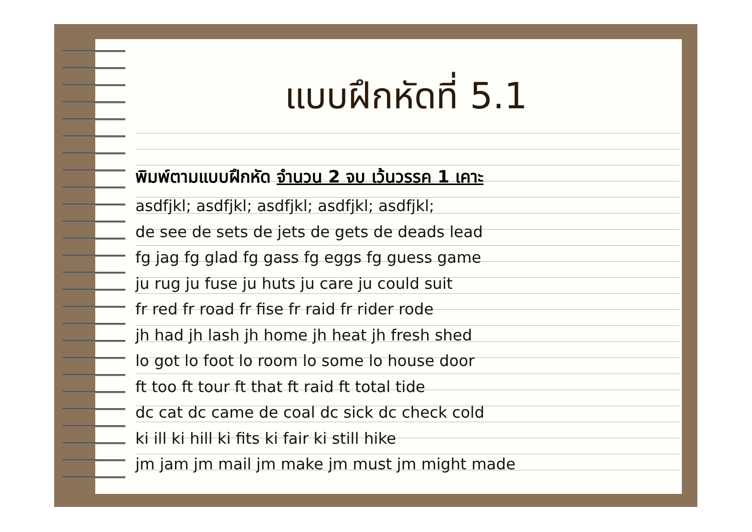แบบฝึกหัดที่ 5.1
พิมพ์ตามแบบฝึกหัด จำนวน 2 จบ เว้นวรรค 1 เคาะ
asdfjkl; asdfjkl; asdfjkl; asdfjkl; asdfjkl;
de see de sets de jets de gets de deads lead
fg jag fg glad fg gass fg eggs fg guess game
ju rug ju fuse ju huts ju care ju could suit
fr red fr road fr fise fr raid fr rider rode
jh had jh lash jh home jh heat jh fresh shed
lo got lo foot lo room lo some lo house door
ft too ft tour ft that ft raid ft total tide
dc cat dc came de coal dc sick dc check cold
ki ill ki hill ki fits ki fair ki still hike
jm jam jm mail jm make jm must jm might made